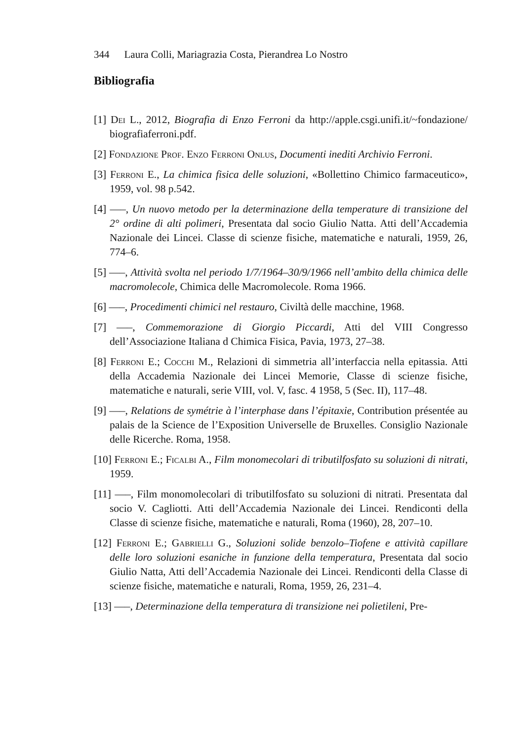344 Laura Colli, Mariagrazia Costa, Pierandrea Lo Nostro
Bibliografia
[1] Dei L., 2012, Biografia di Enzo Ferroni da http://apple.csgi.unifi.it/~fondazione/ biografiaferroni.pdf.
[2] Fondazione Prof. Enzo Ferroni Onlus, Documenti inediti Archivio Ferroni.
[3] Ferroni E., La chimica fisica delle soluzioni, «Bollettino Chimico farmaceutico», 1959, vol. 98 p.542.
[4] —–, Un nuovo metodo per la determinazione della temperature di transizione del 2° ordine di alti polimeri, Presentata dal socio Giulio Natta. Atti dell’Accademia Nazionale dei Lincei. Classe di scienze fisiche, matematiche e naturali, 1959, 26, 774–6.
[5] —–, Attività svolta nel periodo 1/7/1964–30/9/1966 nell’ambito della chimica delle macromolecole, Chimica delle Macromolecole. Roma 1966.
[6] —–, Procedimenti chimici nel restauro, Civiltà delle macchine, 1968.
[7] —–, Commemorazione di Giorgio Piccardi, Atti del VIII Congresso dell’Associazione Italiana d Chimica Fisica, Pavia, 1973, 27–38.
[8] Ferroni E.; Cocchi M., Relazioni di simmetria all’interfaccia nella epitassia. Atti della Accademia Nazionale dei Lincei Memorie, Classe di scienze fisiche, matematiche e naturali, serie VIII, vol. V, fasc. 4 1958, 5 (Sec. II), 117–48.
[9] —–, Relations de symétrie à l’interphase dans l’épitaxie, Contribution présentée au palais de la Science de l’Exposition Universelle de Bruxelles. Consiglio Nazionale delle Ricerche. Roma, 1958.
[10] Ferroni E.; Ficalbi A., Film monomecolari di tributilfosfato su soluzioni di nitrati, 1959.
[11] —–, Film monomolecolari di tributilfosfato su soluzioni di nitrati. Presentata dal socio V. Cagliotti. Atti dell’Accademia Nazionale dei Lincei. Rendiconti della Classe di scienze fisiche, matematiche e naturali, Roma (1960), 28, 207–10.
[12] Ferroni E.; Gabrielli G., Soluzioni solide benzolo–Tiofene e attività capillare delle loro soluzioni esaniche in funzione della temperatura, Presentata dal socio Giulio Natta, Atti dell’Accademia Nazionale dei Lincei. Rendiconti della Classe di scienze fisiche, matematiche e naturali, Roma, 1959, 26, 231–4.
[13] —–, Determinazione della temperatura di transizione nei polietileni, Pre-